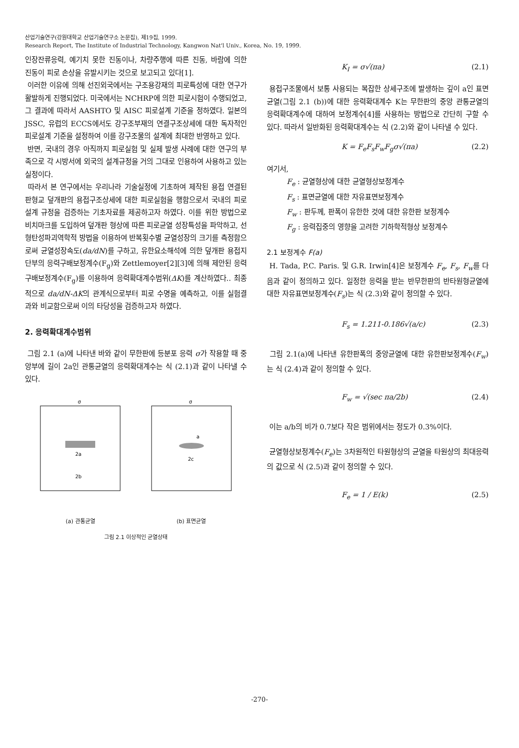산업기술연구(강원대학교 산업기술연구소 논문집), 제19집, 1999.
Research Report, The Institute of Industrial Technology, Kangwon Nat'l Univ., Korea, No. 19, 1999.
인장잔류응력, 예기치 못한 진동이나, 차량주행에 따른 진동, 바람에 의한 진동이 피로 손상을 유발시키는 것으로 보고되고 있다[1].
이러한 이유에 의해 선진외국에서는 구조용강재의 피로특성에 대한 연구가 활발하게 진행되었다. 미국에서는 NCHRP에 의한 피로시험이 수행되었고, 그 결과에 따라서 AASHTO 및 AISC 피로설계 기준을 정하였다. 일본의 JSSC, 유럽의 ECCS에서도 강구조부재의 연결구조상세에 대한 독자적인 피로설계 기준을 설정하여 이를 강구조물의 설계에 최대한 반영하고 있다.
반면, 국내의 경우 아직까지 피로실험 및 실제 발생 사례에 대한 연구의 부족으로 각 시방서에 외국의 설계규정을 거의 그대로 인용하여 사용하고 있는 실정이다.
따라서 본 연구에서는 우리나라 기술실정에 기초하여 제작된 용접 연결된 판형교 덮개판의 용접구조상세에 대한 피로실험을 행함으로서 국내의 피로설계 규정을 검증하는 기초자료를 제공하고자 하였다. 이를 위한 방법으로 비치마크를 도입하여 덮개판 형상에 따른 피로균열 성장특성을 파악하고, 선형탄성파괴역학적 방법을 이용하여 반복횟수별 균열성장의 크기를 측정함으로써 균열성장속도(da/dN)를 구하고, 유한요소해석에 의한 덮개판 용접지단부의 응력구배보정계수(F<sub>g</sub>)와 Zettlemoyer[2][3]에 의해 제안된 응력구배보정계수(F<sub>g</sub>)를 이용하여 응력확대계수범위(ΔK)를 계산하였다.. 최종적으로 da/dN-ΔK의 관계식으로부터 피로 수명을 예측하고, 이를 실험결과와 비교함으로써 이의 타당성을 검증하고자 하였다.
2. 응력확대계수범위
그림 2.1 (a)에 나타낸 바와 같이 무한판에 등분포 응력 σ가 작용할 때 중앙부에 길이 2a인 관통균열의 응력확대계수는 식 (2.1)과 같이 나타낼 수 있다.
2a
2b
σ
(a) 관통균열
a
2c
σ
(b) 표면균열
그림 2.1 이상적인 균열상태
K<sub>I</sub> = σ√(πa) (2.1)
용접구조물에서 보통 사용되는 복잡한 상세구조에 발생하는 깊이 a인 표면균열(그림 2.1 (b))에 대한 응력확대계수 K는 무한판의 중앙 관통균열의 응력확대계수에 대하여 보정계수[4]를 사용하는 방법으로 간단히 구할 수 있다. 따라서 일반화된 응력확대계수는 식 (2.2)와 같이 나타낼 수 있다.
K = F<sub>e</sub>F<sub>s</sub>F<sub>w</sub>F<sub>g</sub>σ√(πa) (2.2)
여기서,
F<sub>e</sub> : 균열형상에 대한 균열형상보정계수
F<sub>s</sub> : 표면균열에 대한 자유표면보정계수
F<sub>w</sub> : 판두께, 판폭이 유한한 것에 대한 유한판 보정계수
F<sub>g</sub> : 응력집중의 영향을 고려한 기하학적형상 보정계수
2.1 보정계수 F(a)
H. Tada, P.C. Paris. 및 G.R. Irwin[4]은 보정계수 F<sub>e</sub>, F<sub>s</sub>, F<sub>w</sub>를 다음과 같이 정의하고 있다. 일정한 응력을 받는 반무한판의 반타원형균열에 대한 자유표면보정계수(F<sub>s</sub>)는 식 (2.3)와 같이 정의할 수 있다.
F<sub>s</sub> = 1.211-0.186√(a/c) (2.3)
그림 2.1(a)에 나타낸 유한판폭의 중앙균열에 대한 유한판보정계수(F<sub>w</sub>)는 식 (2.4)과 같이 정의할 수 있다.
F<sub>w</sub> = √(sec πa/2b) (2.4)
이는 a/b의 비가 0.7보다 작은 범위에서는 정도가 0.3%이다.
균열형상보정계수(F<sub>e</sub>)는 3차원적인 타원형상의 균열을 타원상의 최대응력의 값으로 식 (2.5)과 같이 정의할 수 있다.
F<sub>e</sub> = 1 / E(k) (2.5)
-270-